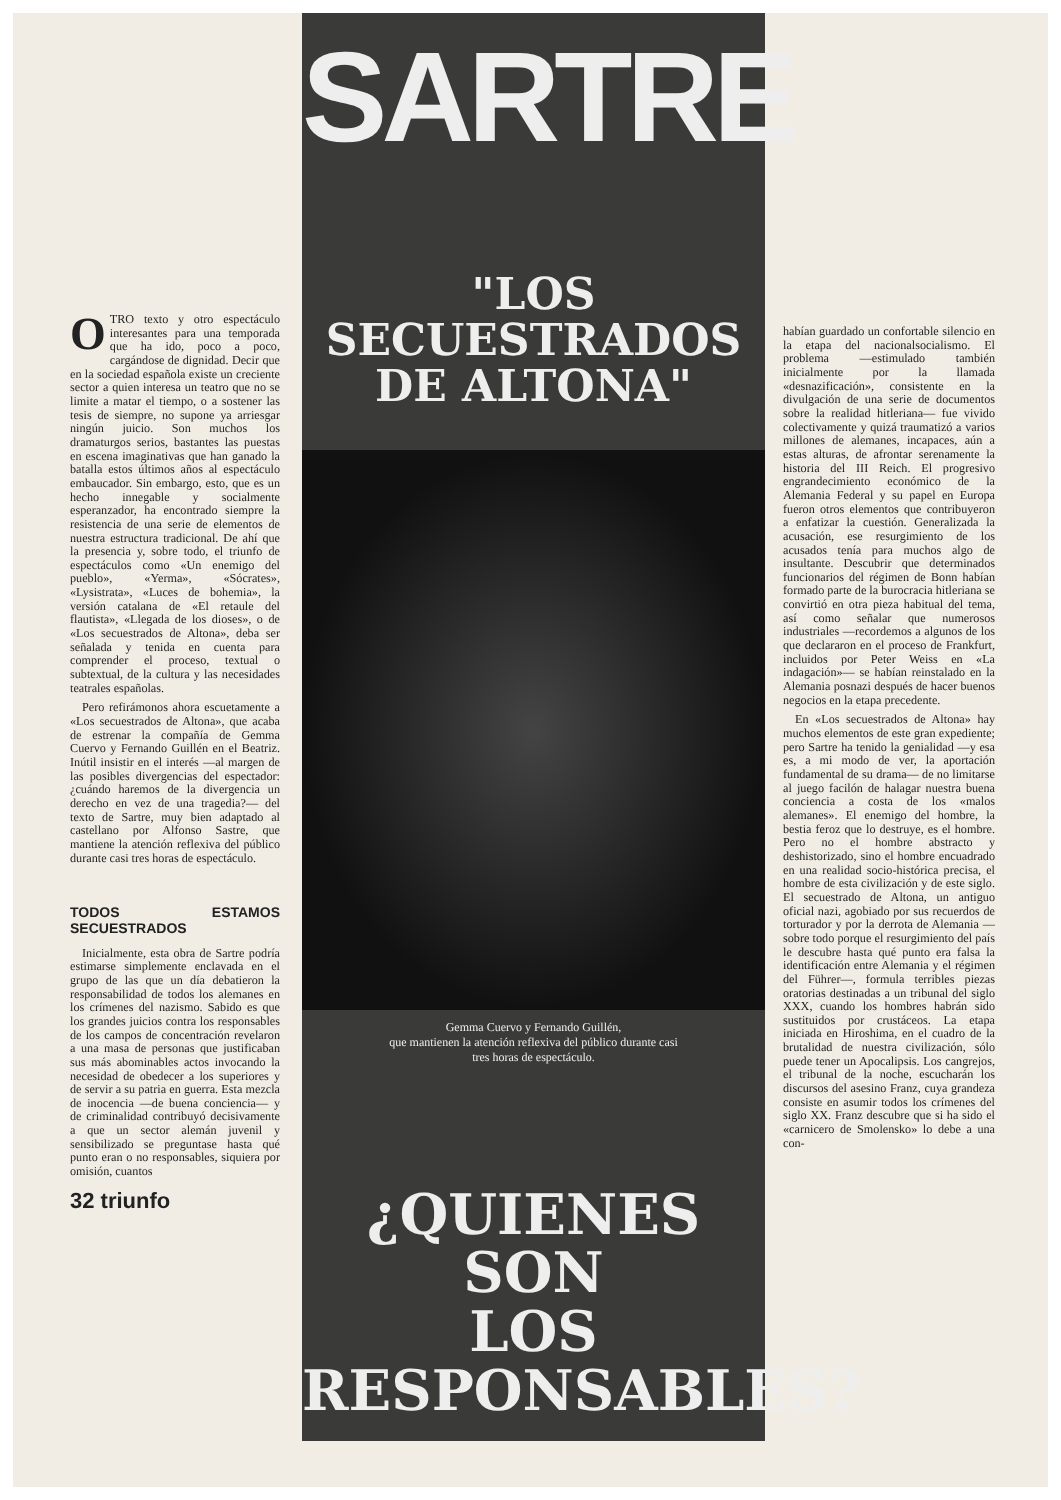OTRO texto y otro espectáculo interesantes para una temporada que ha ido, poco a poco, cargándose de dignidad. Decir que en la sociedad española existe un creciente sector a quien interesa un teatro que no se limite a matar el tiempo, o a sostener las tesis de siempre, no supone ya arriesgar ningún juicio. Son muchos los dramaturgos serios, bastantes las puestas en escena imaginativas que han ganado la batalla estos últimos años al espectáculo embaucador. Sin embargo, esto, que es un hecho innegable y socialmente esperanzador, ha encontrado siempre la resistencia de una serie de elementos de nuestra estructura tradicional. De ahí que la presencia y, sobre todo, el triunfo de espectáculos como «Un enemigo del pueblo», «Yerma», «Sócrates», «Lysistrata», «Luces de bohemia», la versión catalana de «El retaule del flautista», «Llegada de los dioses», o de «Los secuestrados de Altona», deba ser señalada y tenida en cuenta para comprender el proceso, textual o subtextual, de la cultura y las necesidades teatrales españolas.
Pero refirámonos ahora escuetamente a «Los secuestrados de Altona», que acaba de estrenar la compañía de Gemma Cuervo y Fernando Guillén en el Beatriz. Inútil insistir en el interés —al margen de las posibles divergencias del espectador: ¿cuándo haremos de la divergencia un derecho en vez de una tragedia?— del texto de Sartre, muy bien adaptado al castellano por Alfonso Sastre, que mantiene la atención reflexiva del público durante casi tres horas de espectáculo.
TODOS ESTAMOS SECUESTRADOS
Inicialmente, esta obra de Sartre podría estimarse simplemente enclavada en el grupo de las que un día debatieron la responsabilidad de todos los alemanes en los crímenes del nazismo. Sabido es que los grandes juicios contra los responsables de los campos de concentración revelaron a una masa de personas que justificaban sus más abominables actos invocando la necesidad de obedecer a los superiores y de servir a su patria en guerra. Esta mezcla de inocencia —de buena conciencia— y de criminalidad contribuyó decisivamente a que un sector alemán juvenil y sensibilizado se preguntase hasta qué punto eran o no responsables, siquiera por omisión, cuantos
32 triunfo
SARTRE
"LOS
SECUESTRADOS
DE ALTONA"
Gemma Cuervo y Fernando Guillén,
que mantienen la atención reflexiva del público durante casi
tres horas de espectáculo.
¿QUIENES SON
LOS
RESPONSABLES?
habían guardado un confortable silencio en la etapa del nacionalsocialismo. El problema —estimulado también inicialmente por la llamada «desnazificación», consistente en la divulgación de una serie de documentos sobre la realidad hitleriana— fue vivido colectivamente y quizá traumatizó a varios millones de alemanes, incapaces, aún a estas alturas, de afrontar serenamente la historia del III Reich. El progresivo engrandecimiento económico de la Alemania Federal y su papel en Europa fueron otros elementos que contribuyeron a enfatizar la cuestión. Generalizada la acusación, ese resurgimiento de los acusados tenía para muchos algo de insultante. Descubrir que determinados funcionarios del régimen de Bonn habían formado parte de la burocracia hitleriana se convirtió en otra pieza habitual del tema, así como señalar que numerosos industriales —recordemos a algunos de los que declararon en el proceso de Frankfurt, incluidos por Peter Weiss en «La indagación»— se habían reinstalado en la Alemania posnazi después de hacer buenos negocios en la etapa precedente.
En «Los secuestrados de Altona» hay muchos elementos de este gran expediente; pero Sartre ha tenido la genialidad —y esa es, a mi modo de ver, la aportación fundamental de su drama— de no limitarse al juego facilón de halagar nuestra buena conciencia a costa de los «malos alemanes». El enemigo del hombre, la bestia feroz que lo destruye, es el hombre. Pero no el hombre abstracto y deshistorizado, sino el hombre encuadrado en una realidad socio-histórica precisa, el hombre de esta civilización y de este siglo. El secuestrado de Altona, un antiguo oficial nazi, agobiado por sus recuerdos de torturador y por la derrota de Alemania —sobre todo porque el resurgimiento del país le descubre hasta qué punto era falsa la identificación entre Alemania y el régimen del Führer—, formula terribles piezas oratorias destinadas a un tribunal del siglo XXX, cuando los hombres habrán sido sustituidos por crustáceos. La etapa iniciada en Hiroshima, en el cuadro de la brutalidad de nuestra civilización, sólo puede tener un Apocalipsis. Los cangrejos, el tribunal de la noche, escucharán los discursos del asesino Franz, cuya grandeza consiste en asumir todos los crímenes del siglo XX. Franz descubre que si ha sido el «carnicero de Smolensko» lo debe a una con-